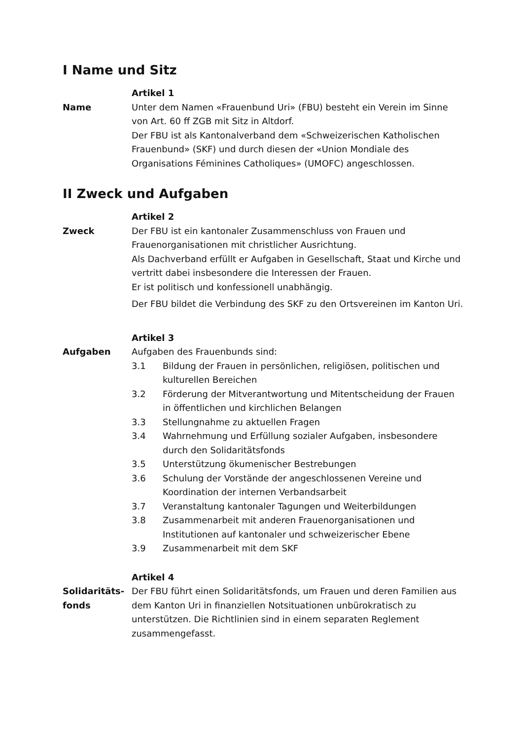I Name und Sitz
Artikel 1
Name Unter dem Namen «Frauenbund Uri» (FBU) besteht ein Verein im Sinne von Art. 60 ff ZGB mit Sitz in Altdorf.
Der FBU ist als Kantonalverband dem «Schweizerischen Katholischen Frauenbund» (SKF) und durch diesen der «Union Mondiale des Organisations Féminines Catholiques» (UMOFC) angeschlossen.
II Zweck und Aufgaben
Artikel 2
Zweck Der FBU ist ein kantonaler Zusammenschluss von Frauen und Frauenorganisationen mit christlicher Ausrichtung.
Als Dachverband erfüllt er Aufgaben in Gesellschaft, Staat und Kirche und vertritt dabei insbesondere die Interessen der Frauen.
Er ist politisch und konfessionell unabhängig.
Der FBU bildet die Verbindung des SKF zu den Ortsvereinen im Kanton Uri.
Artikel 3
Aufgaben Aufgaben des Frauenbunds sind:
3.1 Bildung der Frauen in persönlichen, religiösen, politischen und kulturellen Bereichen
3.2 Förderung der Mitverantwortung und Mitentscheidung der Frauen in öffentlichen und kirchlichen Belangen
3.3 Stellungnahme zu aktuellen Fragen
3.4 Wahrnehmung und Erfüllung sozialer Aufgaben, insbesondere durch den Solidaritätsfonds
3.5 Unterstützung ökumenischer Bestrebungen
3.6 Schulung der Vorstände der angeschlossenen Vereine und Koordination der internen Verbandsarbeit
3.7 Veranstaltung kantonaler Tagungen und Weiterbildungen
3.8 Zusammenarbeit mit anderen Frauenorganisationen und Institutionen auf kantonaler und schweizerischer Ebene
3.9 Zusammenarbeit mit dem SKF
Artikel 4
Solidaritäts-
fonds
Der FBU führt einen Solidaritätsfonds, um Frauen und deren Familien aus dem Kanton Uri in finanziellen Notsituationen unbürokratisch zu unterstützen. Die Richtlinien sind in einem separaten Reglement zusammengefasst.